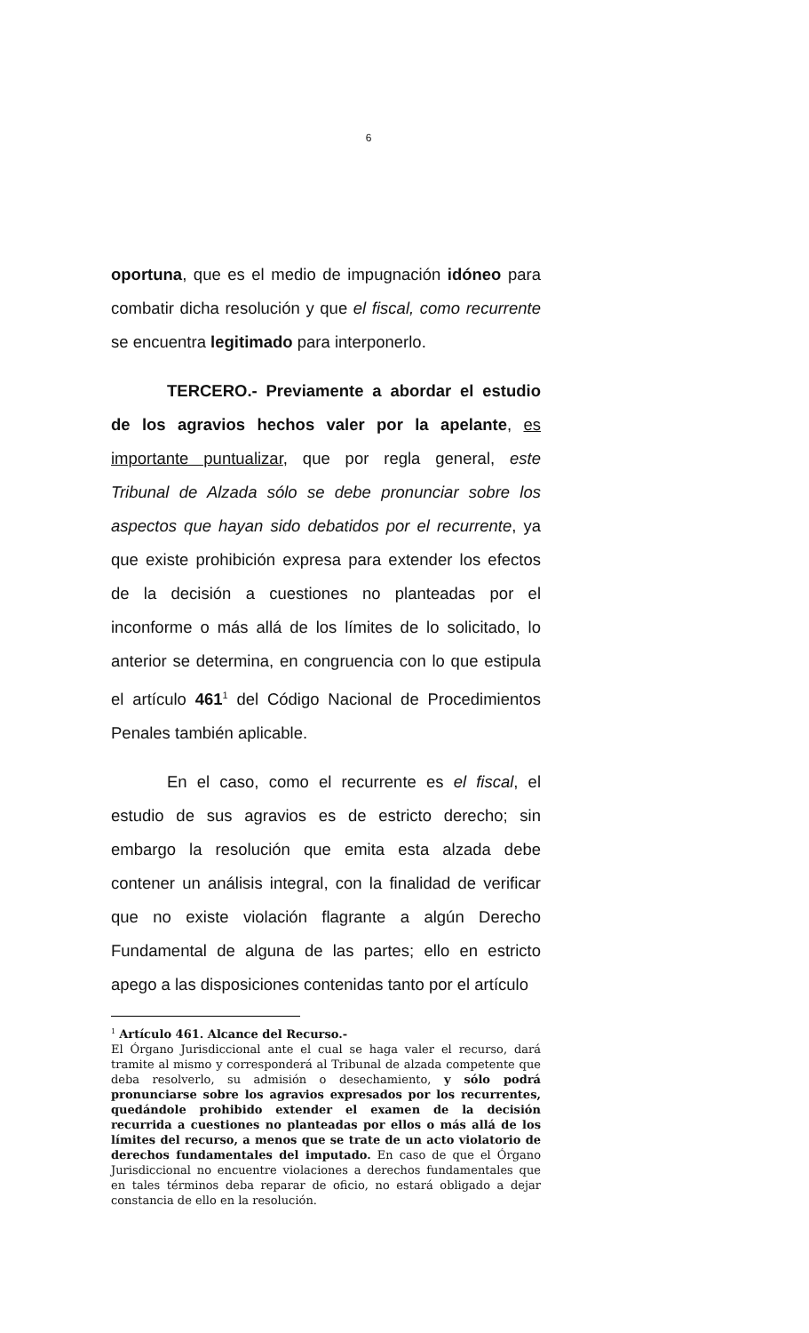6
oportuna, que es el medio de impugnación idóneo para combatir dicha resolución y que el fiscal, como recurrente se encuentra legitimado para interponerlo.
TERCERO.- Previamente a abordar el estudio de los agravios hechos valer por la apelante, es importante puntualizar, que por regla general, este Tribunal de Alzada sólo se debe pronunciar sobre los aspectos que hayan sido debatidos por el recurrente, ya que existe prohibición expresa para extender los efectos de la decisión a cuestiones no planteadas por el inconforme o más allá de los límites de lo solicitado, lo anterior se determina, en congruencia con lo que estipula el artículo 461<sup>1</sup> del Código Nacional de Procedimientos Penales también aplicable.
En el caso, como el recurrente es el fiscal, el estudio de sus agravios es de estricto derecho; sin embargo la resolución que emita esta alzada debe contener un análisis integral, con la finalidad de verificar que no existe violación flagrante a algún Derecho Fundamental de alguna de las partes; ello en estricto apego a las disposiciones contenidas tanto por el artículo
<sup>1</sup> Artículo 461. Alcance del Recurso.-
El Órgano Jurisdiccional ante el cual se haga valer el recurso, dará tramite al mismo y corresponderá al Tribunal de alzada competente que deba resolverlo, su admisión o desechamiento, y sólo podrá pronunciarse sobre los agravios expresados por los recurrentes, quedándole prohibido extender el examen de la decisión recurrida a cuestiones no planteadas por ellos o más allá de los límites del recurso, a menos que se trate de un acto violatorio de derechos fundamentales del imputado. En caso de que el Órgano Jurisdiccional no encuentre violaciones a derechos fundamentales que en tales términos deba reparar de oficio, no estará obligado a dejar constancia de ello en la resolución.